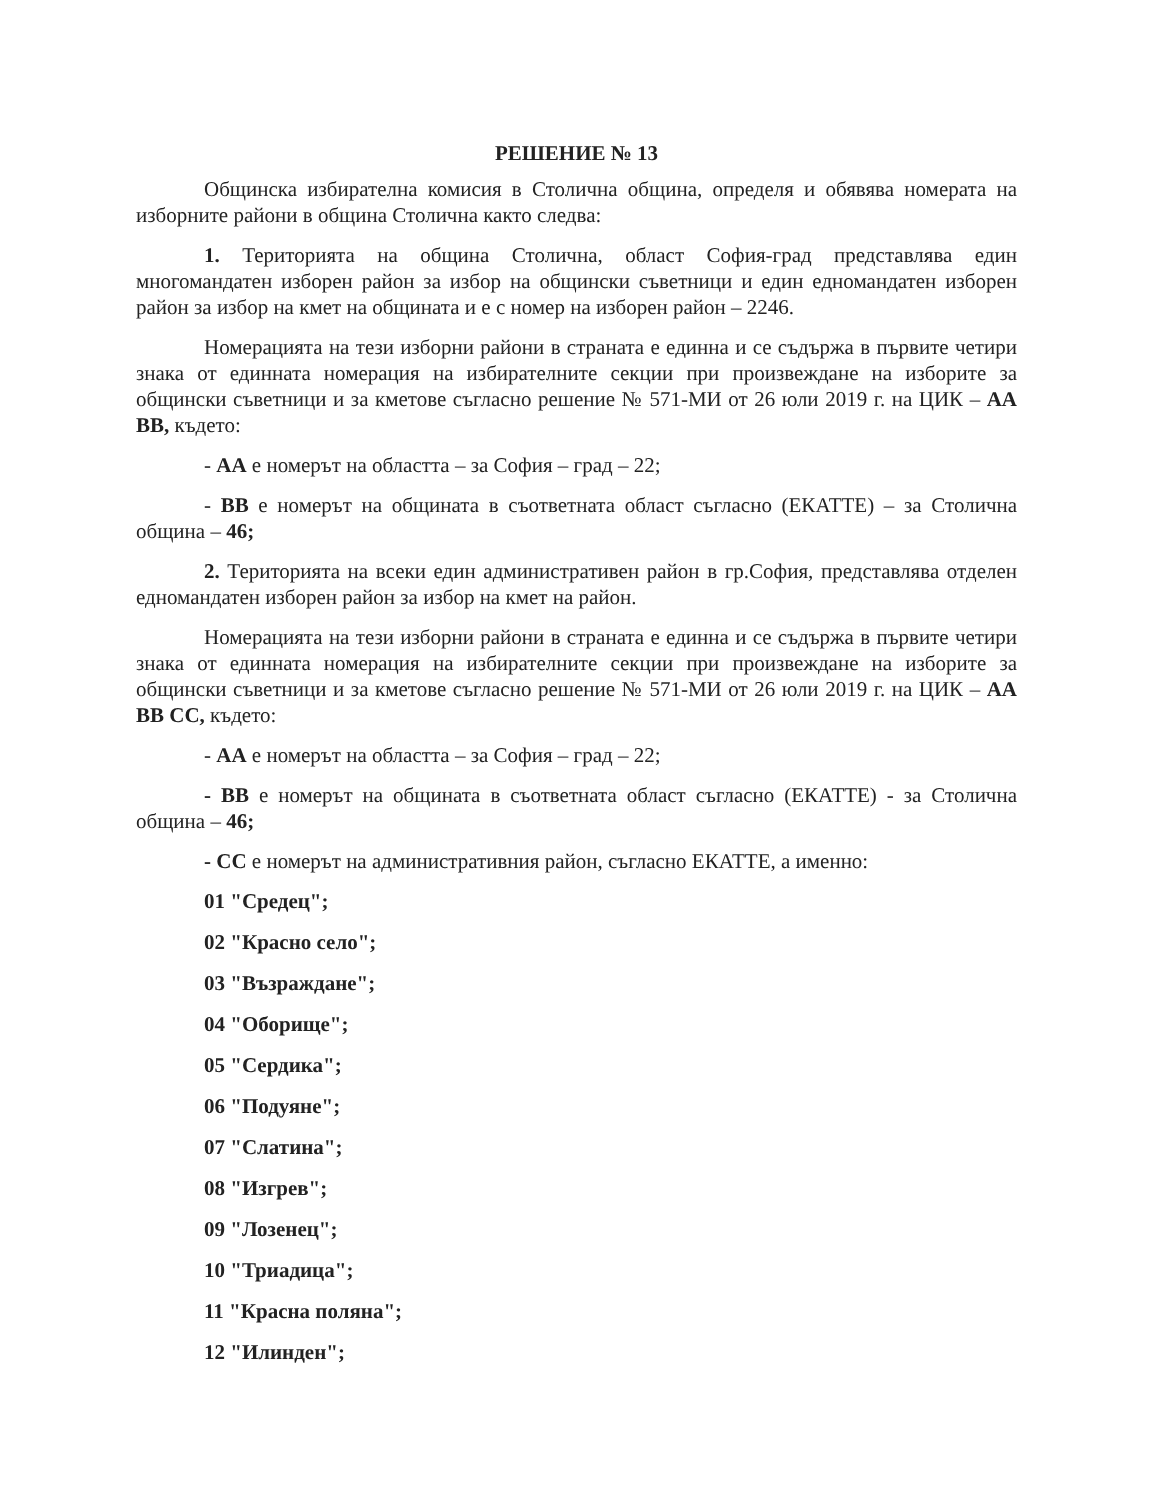РЕШЕНИЕ № 13
Общинска избирателна комисия в Столична община, определя и обявява номерата на изборните райони в община Столична както следва:
1. Територията на община Столична, област София-град представлява един многомандатен изборен район за избор на общински съветници и един едномандатен изборен район за избор на кмет на общината и е с номер на изборен район – 2246.
Номерацията на тези изборни райони в страната е единна и се съдържа в първите четири знака от единната номерация на избирателните секции при произвеждане на изборите за общински съветници и за кметове съгласно решение № 571-МИ от 26 юли 2019 г. на ЦИК – АА ВВ, където:
- АА е номерът на областта – за София – град – 22;
- ВВ е номерът на общината в съответната област съгласно (ЕКАТТЕ) – за Столична община – 46;
2. Територията на всеки един административен район в гр.София, представлява отделен едномандатен изборен район за избор на кмет на район.
Номерацията на тези изборни райони в страната е единна и се съдържа в първите четири знака от единната номерация на избирателните секции при произвеждане на изборите за общински съветници и за кметове съгласно решение № 571-МИ от 26 юли 2019 г. на ЦИК – АА ВВ СС, където:
- АА е номерът на областта – за София – град – 22;
- ВВ е номерът на общината в съответната област съгласно (ЕКАТТЕ) - за Столична община – 46;
- СС е номерът на административния район, съгласно ЕКАТТЕ, а именно:
01 "Средец";
02 "Красно село";
03 "Възраждане";
04 "Оборище";
05 "Сердика";
06 "Подуяне";
07 "Слатина";
08 "Изгрев";
09 "Лозенец";
10 "Триадица";
11 "Красна поляна";
12 "Илинден";